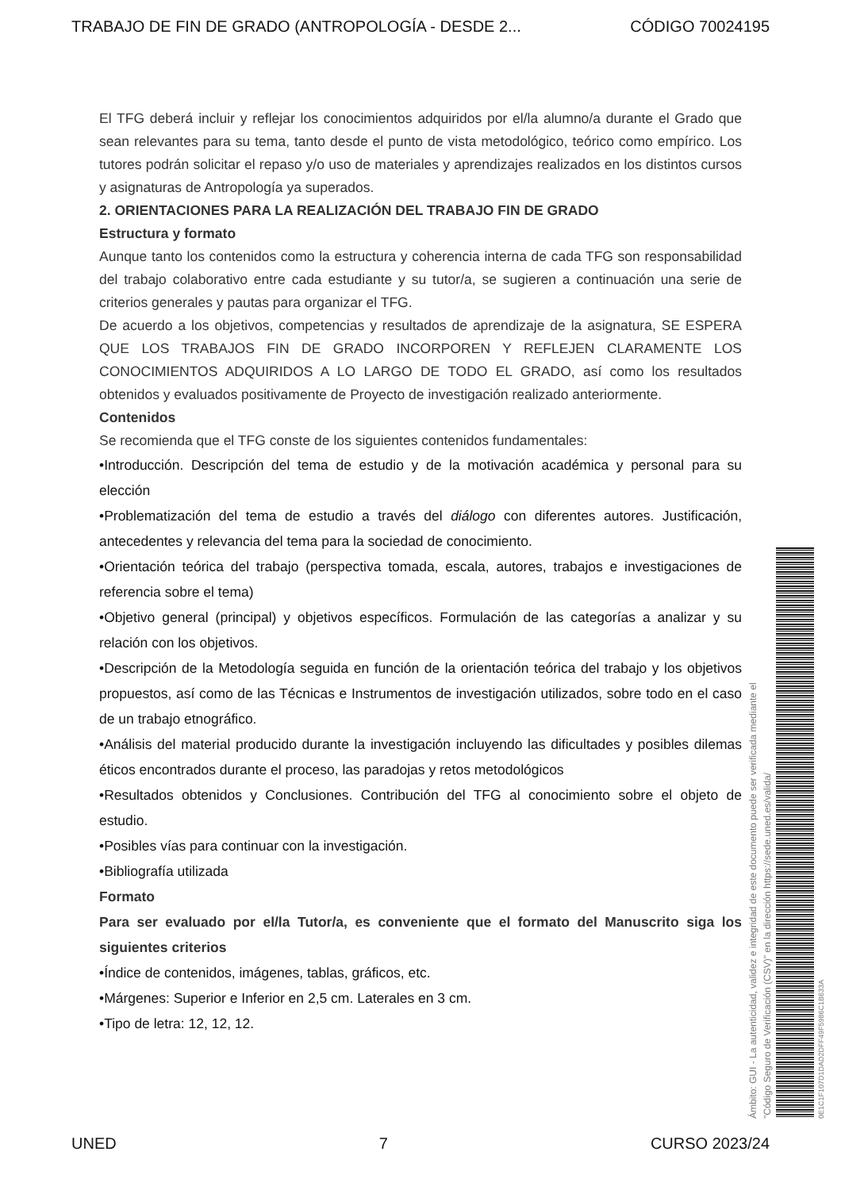TRABAJO DE FIN DE GRADO (ANTROPOLOGÍA - DESDE 2... CÓDIGO 70024195
El TFG deberá incluir y reflejar los conocimientos adquiridos por el/la alumno/a durante el Grado que sean relevantes para su tema, tanto desde el punto de vista metodológico, teórico como empírico. Los tutores podrán solicitar el repaso y/o uso de materiales y aprendizajes realizados en los distintos cursos y asignaturas de Antropología ya superados.
2. ORIENTACIONES PARA LA REALIZACIÓN DEL TRABAJO FIN DE GRADO
Estructura y formato
Aunque tanto los contenidos como la estructura y coherencia interna de cada TFG son responsabilidad del trabajo colaborativo entre cada estudiante y su tutor/a, se sugieren a continuación una serie de criterios generales y pautas para organizar el TFG.
De acuerdo a los objetivos, competencias y resultados de aprendizaje de la asignatura, SE ESPERA QUE LOS TRABAJOS FIN DE GRADO INCORPOREN Y REFLEJEN CLARAMENTE LOS CONOCIMIENTOS ADQUIRIDOS A LO LARGO DE TODO EL GRADO, así como los resultados obtenidos y evaluados positivamente de Proyecto de investigación realizado anteriormente.
Contenidos
Se recomienda que el TFG conste de los siguientes contenidos fundamentales:
•Introducción. Descripción del tema de estudio y de la motivación académica y personal para su elección
•Problematización del tema de estudio a través del diálogo con diferentes autores. Justificación, antecedentes y relevancia del tema para la sociedad de conocimiento.
•Orientación teórica del trabajo (perspectiva tomada, escala, autores, trabajos e investigaciones de referencia sobre el tema)
•Objetivo general (principal) y objetivos específicos. Formulación de las categorías a analizar y su relación con los objetivos.
•Descripción de la Metodología seguida en función de la orientación teórica del trabajo y los objetivos propuestos, así como de las Técnicas e Instrumentos de investigación utilizados, sobre todo en el caso de un trabajo etnográfico.
•Análisis del material producido durante la investigación incluyendo las dificultades y posibles dilemas éticos encontrados durante el proceso, las paradojas y retos metodológicos
•Resultados obtenidos y Conclusiones. Contribución del TFG al conocimiento sobre el objeto de estudio.
•Posibles vías para continuar con la investigación.
•Bibliografía utilizada
Formato
Para ser evaluado por el/la Tutor/a, es conveniente que el formato del Manuscrito siga los siguientes criterios
•Índice de contenidos, imágenes, tablas, gráficos, etc.
•Márgenes: Superior e Inferior en 2,5 cm. Laterales en 3 cm.
•Tipo de letra: 12, 12, 12.
0E1C1F107D1DAD2DFF49F5986C1B633A
"Código Seguro de Verificación (CSV)" en la dirección https://sede.uned.es/valida/
Ámbito: GUI - La autenticidad, validez e integridad de este documento puede ser verificada mediante el
UNED 7 CURSO 2023/24